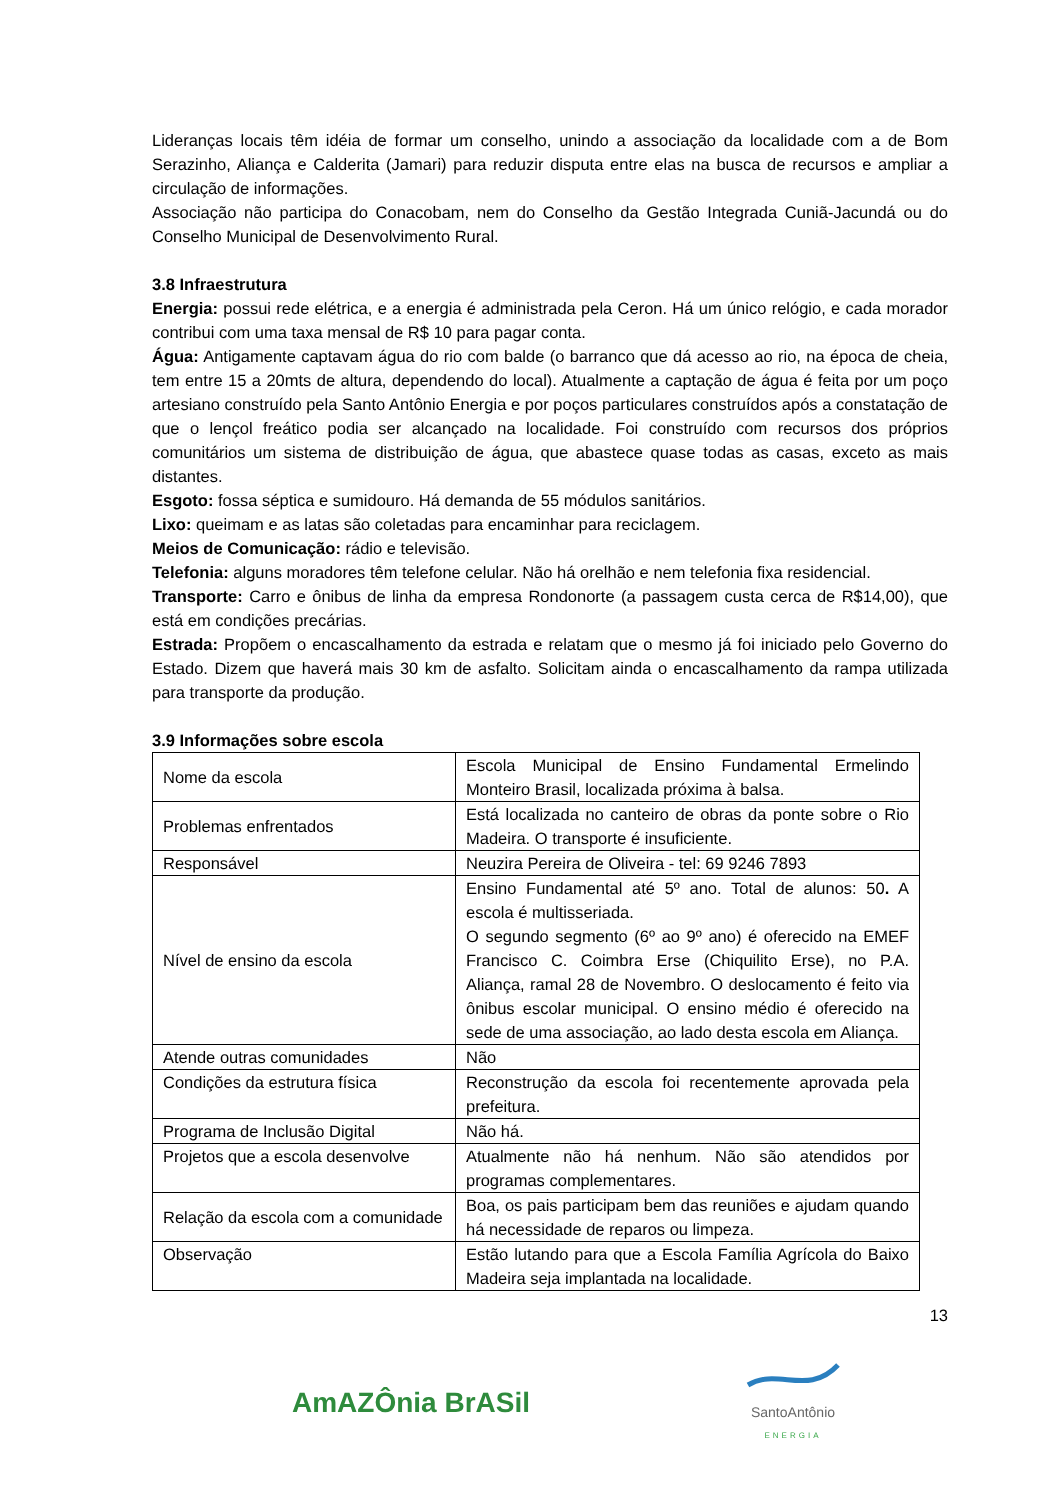Lideranças locais têm idéia de formar um conselho, unindo a associação da localidade com a de Bom Serazinho, Aliança e Calderita (Jamari) para reduzir disputa entre elas na busca de recursos e ampliar a circulação de informações.
Associação não participa do Conacobam, nem do Conselho da Gestão Integrada Cuniã-Jacundá ou do Conselho Municipal de Desenvolvimento Rural.
3.8 Infraestrutura
Energia: possui rede elétrica, e a energia é administrada pela Ceron. Há um único relógio, e cada morador contribui com uma taxa mensal de R$ 10 para pagar conta.
Água: Antigamente captavam água do rio com balde (o barranco que dá acesso ao rio, na época de cheia, tem entre 15 a 20mts de altura, dependendo do local). Atualmente a captação de água é feita por um poço artesiano construído pela Santo Antônio Energia e por poços particulares construídos após a constatação de que o lençol freático podia ser alcançado na localidade. Foi construído com recursos dos próprios comunitários um sistema de distribuição de água, que abastece quase todas as casas, exceto as mais distantes.
Esgoto: fossa séptica e sumidouro. Há demanda de 55 módulos sanitários.
Lixo: queimam e as latas são coletadas para encaminhar para reciclagem.
Meios de Comunicação: rádio e televisão.
Telefonia: alguns moradores têm telefone celular. Não há orelhão e nem telefonia fixa residencial.
Transporte: Carro e ônibus de linha da empresa Rondonorte (a passagem custa cerca de R$14,00), que está em condições precárias.
Estrada: Propõem o encascalhamento da estrada e relatam que o mesmo já foi iniciado pelo Governo do Estado. Dizem que haverá mais 30 km de asfalto. Solicitam ainda o encascalhamento da rampa utilizada para transporte da produção.
3.9 Informações sobre escola
| Nome da escola | Escola Municipal de Ensino Fundamental Ermelindo Monteiro Brasil, localizada próxima à balsa. |
| Problemas enfrentados | Está localizada no canteiro de obras da ponte sobre o Rio Madeira. O transporte é insuficiente. |
| Responsável | Neuzira Pereira de Oliveira - tel: 69 9246 7893 |
| Nível de ensino da escola | Ensino Fundamental até 5º ano. Total de alunos: 50 . A escola é multisseriada. O segundo segmento (6º ao 9º ano) é oferecido na EMEF Francisco C. Coimbra Erse (Chiquilito Erse), no P.A. Aliança, ramal 28 de Novembro. O deslocamento é feito via ônibus escolar municipal. O ensino médio é oferecido na sede de uma associação, ao lado desta escola em Aliança. |
| Atende outras comunidades | Não |
| Condições da estrutura física | Reconstrução da escola foi recentemente aprovada pela prefeitura. |
| Programa de Inclusão Digital | Não há. |
| Projetos que a escola desenvolve | Atualmente não há nenhum. Não são atendidos por programas complementares. |
| Relação da escola com a comunidade | Boa, os pais participam bem das reuniões e ajudam quando há necessidade de reparos ou limpeza. |
| Observação | Estão lutando para que a Escola Família Agrícola do Baixo Madeira seja implantada na localidade. |
13
AmAZÔnia BrASil
SantoAntônio
ENERGIA